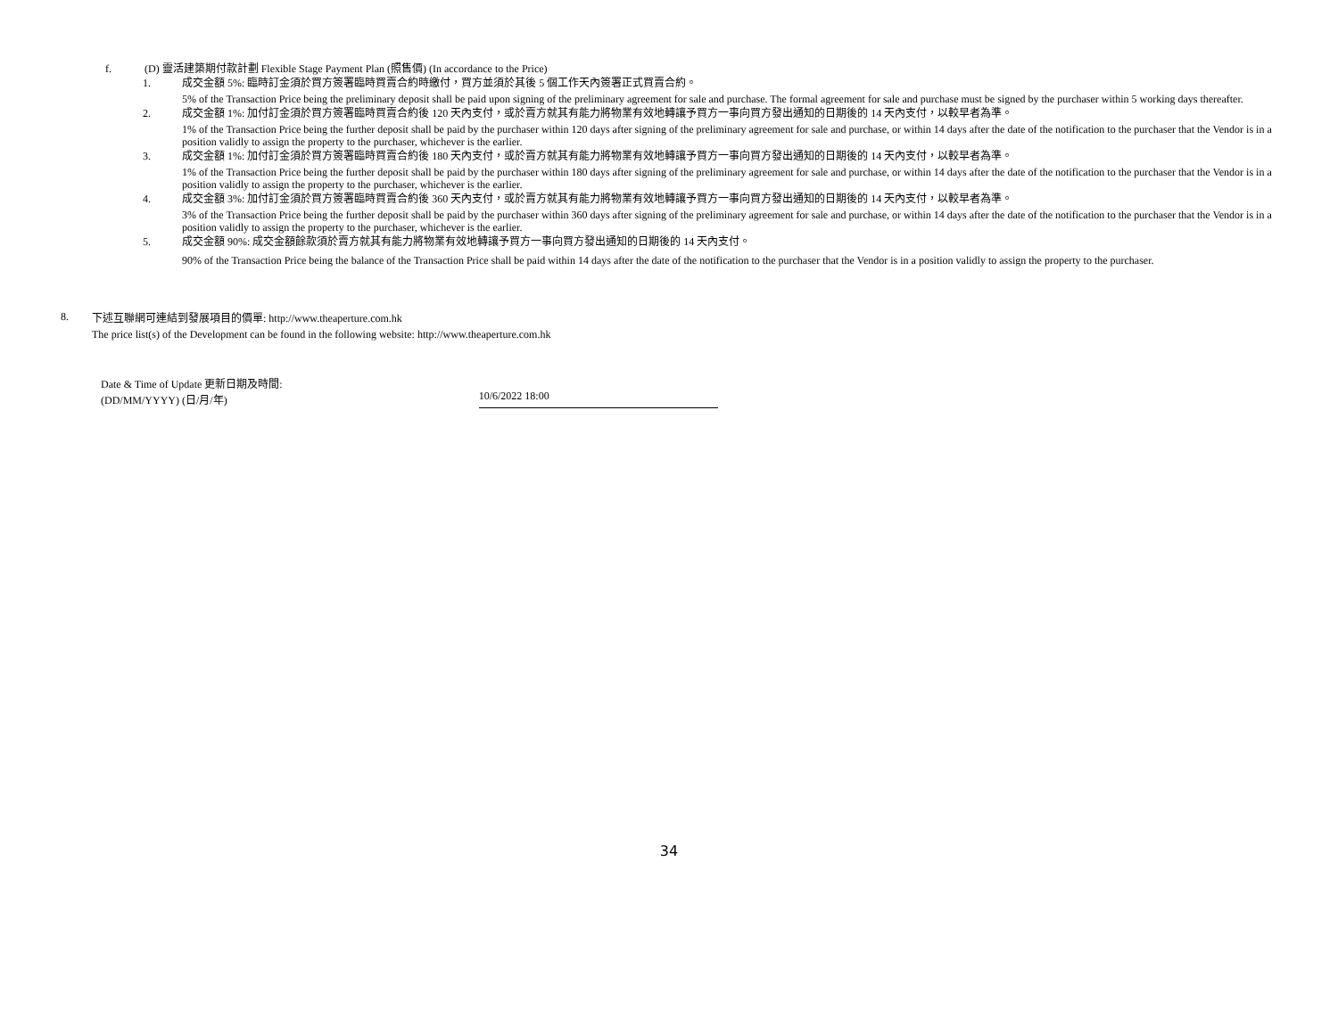f. (D) 靈活建築期付款計劃 Flexible Stage Payment Plan (照售價) (In accordance to the Price)
1. 成交金額 5%: 臨時訂金須於買方簽署臨時買賣合約時繳付，買方並須於其後 5 個工作天內簽署正式買賣合約。
5% of the Transaction Price being the preliminary deposit shall be paid upon signing of the preliminary agreement for sale and purchase. The formal agreement for sale and purchase must be signed by the purchaser within 5 working days thereafter.
2. 成交金額 1%: 加付訂金須於買方簽署臨時買賣合約後 120 天內支付，或於賣方就其有能力將物業有效地轉讓予買方一事向買方發出通知的日期後的 14 天內支付，以較早者為準。
1% of the Transaction Price being the further deposit shall be paid by the purchaser within 120 days after signing of the preliminary agreement for sale and purchase, or within 14 days after the date of the notification to the purchaser that the Vendor is in a position validly to assign the property to the purchaser, whichever is the earlier.
3. 成交金額 1%: 加付訂金須於買方簽署臨時買賣合約後 180 天內支付，或於賣方就其有能力將物業有效地轉讓予買方一事向買方發出通知的日期後的 14 天內支付，以較早者為準。
1% of the Transaction Price being the further deposit shall be paid by the purchaser within 180 days after signing of the preliminary agreement for sale and purchase, or within 14 days after the date of the notification to the purchaser that the Vendor is in a position validly to assign the property to the purchaser, whichever is the earlier.
4. 成交金額 3%: 加付訂金須於買方簽署臨時買賣合約後 360 天內支付，或於賣方就其有能力將物業有效地轉讓予買方一事向買方發出通知的日期後的 14 天內支付，以較早者為準。
3% of the Transaction Price being the further deposit shall be paid by the purchaser within 360 days after signing of the preliminary agreement for sale and purchase, or within 14 days after the date of the notification to the purchaser that the Vendor is in a position validly to assign the property to the purchaser, whichever is the earlier.
5. 成交金額 90%: 成交金額餘款須於賣方就其有能力將物業有效地轉讓予買方一事向買方發出通知的日期後的 14 天內支付。
90% of the Transaction Price being the balance of the Transaction Price shall be paid within 14 days after the date of the notification to the purchaser that the Vendor is in a position validly to assign the property to the purchaser.
8.
下述互聯網可連結到發展項目的價單: http://www.theaperture.com.hk
The price list(s) of the Development can be found in the following website: http://www.theaperture.com.hk
Date & Time of Update 更新日期及時間:
(DD/MM/YYYY) (日/月/年)
10/6/2022 18:00
34